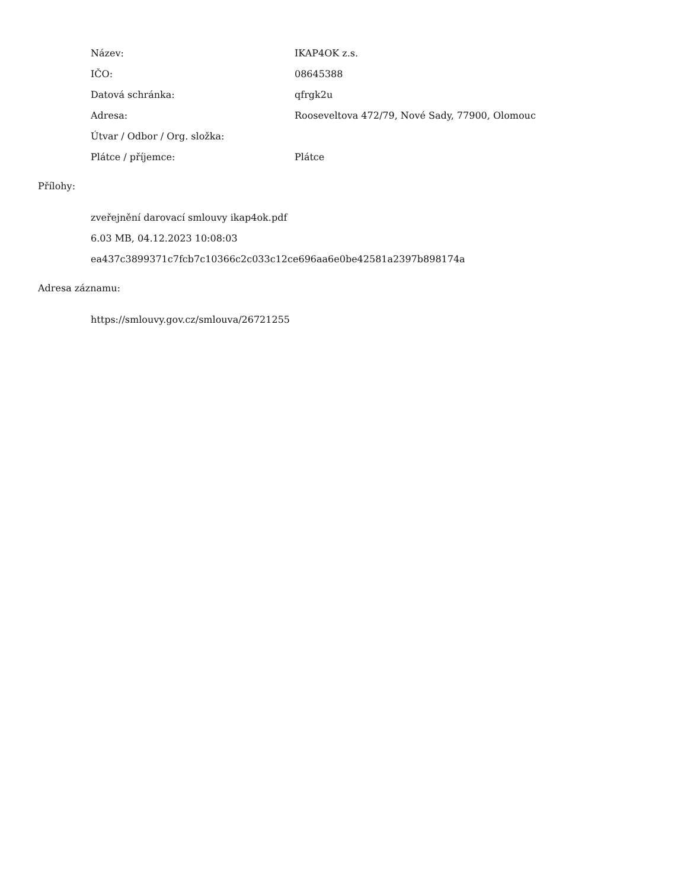| Název: | IKAP4OK z.s. |
| IČO: | 08645388 |
| Datová schránka: | qfrgk2u |
| Adresa: | Rooseveltova 472/79, Nové Sady, 77900, Olomouc |
| Útvar / Odbor / Org. složka: | |
| Plátce / příjemce: | Plátce |
Přílohy:
zveřejnění darovací smlouvy ikap4ok.pdf
6.03 MB, 04.12.2023 10:08:03
ea437c3899371c7fcb7c10366c2c033c12ce696aa6e0be42581a2397b898174a
Adresa záznamu:
https://smlouvy.gov.cz/smlouva/26721255